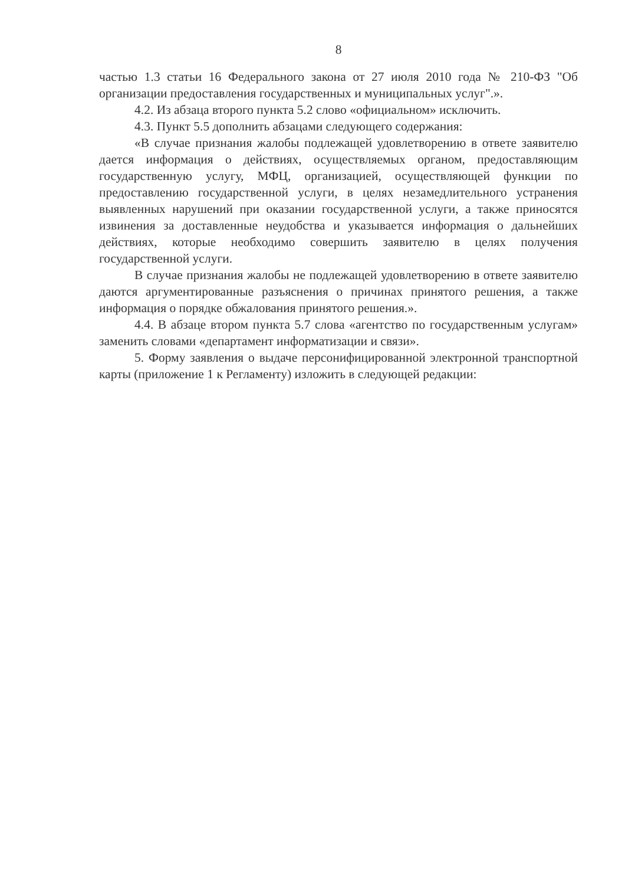8
частью 1.3 статьи 16 Федерального закона от 27 июля 2010 года № 210-ФЗ "Об организации предоставления государственных и муниципальных услуг".».
4.2. Из абзаца второго пункта 5.2 слово «официальном» исключить.
4.3. Пункт 5.5 дополнить абзацами следующего содержания:
«В случае признания жалобы подлежащей удовлетворению в ответе заявителю дается информация о действиях, осуществляемых органом, предоставляющим государственную услугу, МФЦ, организацией, осуществляющей функции по предоставлению государственной услуги, в целях незамедлительного устранения выявленных нарушений при оказании государственной услуги, а также приносятся извинения за доставленные неудобства и указывается информация о дальнейших действиях, которые необходимо совершить заявителю в целях получения государственной услуги.
В случае признания жалобы не подлежащей удовлетворению в ответе заявителю даются аргументированные разъяснения о причинах принятого решения, а также информация о порядке обжалования принятого решения.».
4.4. В абзаце втором пункта 5.7 слова «агентство по государственным услугам» заменить словами «департамент информатизации и связи».
5. Форму заявления о выдаче персонифицированной электронной транспортной карты (приложение 1 к Регламенту) изложить в следующей редакции: